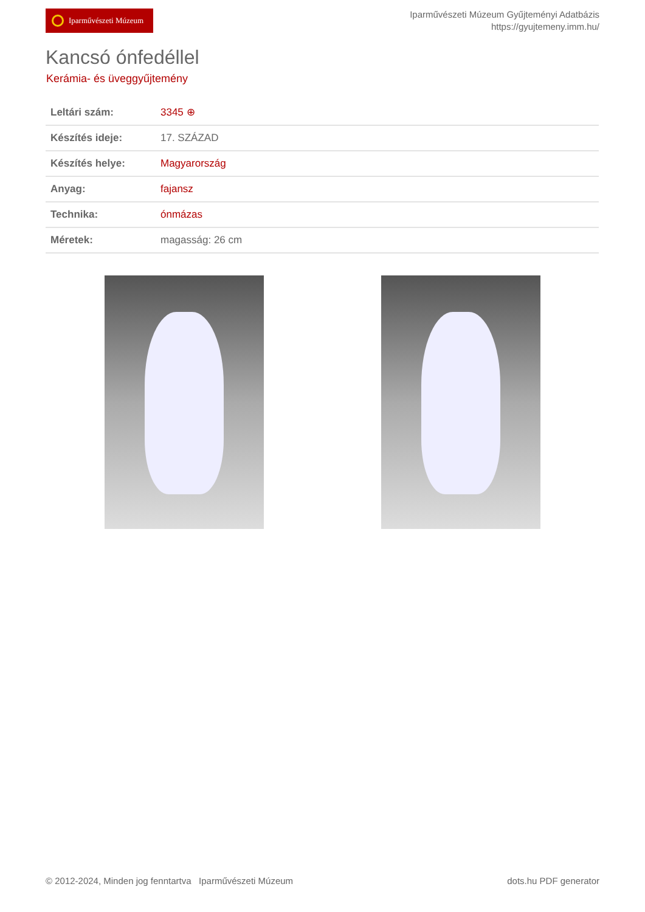Iparművészeti Múzeum
Iparművészeti Múzeum Gyűjteményi Adatbázis
https://gyujtemeny.imm.hu/
Kancsó ónfedéllel
Kerámia- és üveggyűjtemény
| Leltári szám: | 3345 ⊕ |
| Készítés ideje: | 17. SZÁZAD |
| Készítés helye: | Magyarország |
| Anyag: | fajansz |
| Technika: | ónmázas |
| Méretek: | magasság: 26 cm |
© 2012-2024, Minden jog fenntartva Iparművészeti Múzeum
dots.hu PDF generator